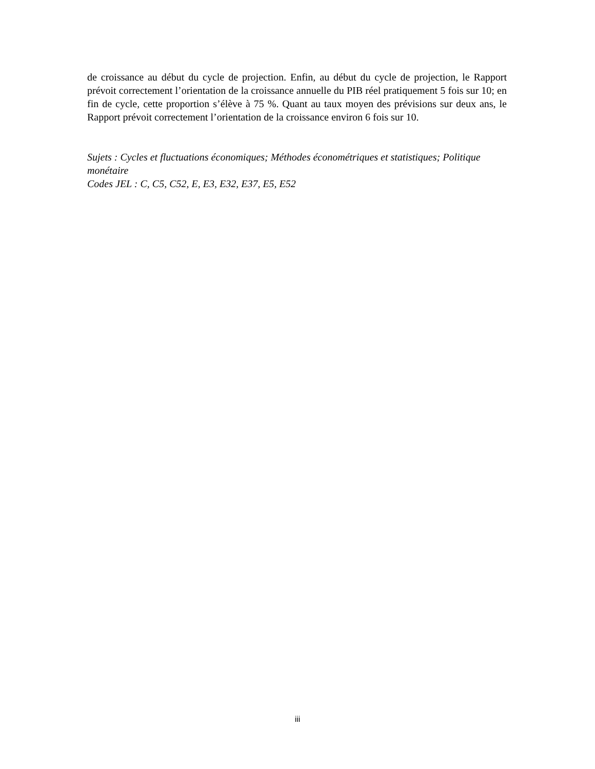de croissance au début du cycle de projection. Enfin, au début du cycle de projection, le Rapport prévoit correctement l’orientation de la croissance annuelle du PIB réel pratiquement 5 fois sur 10; en fin de cycle, cette proportion s’élève à 75 %. Quant au taux moyen des prévisions sur deux ans, le Rapport prévoit correctement l’orientation de la croissance environ 6 fois sur 10.
Sujets : Cycles et fluctuations économiques; Méthodes économétriques et statistiques; Politique monétaire
Codes JEL : C, C5, C52, E, E3, E32, E37, E5, E52
iii